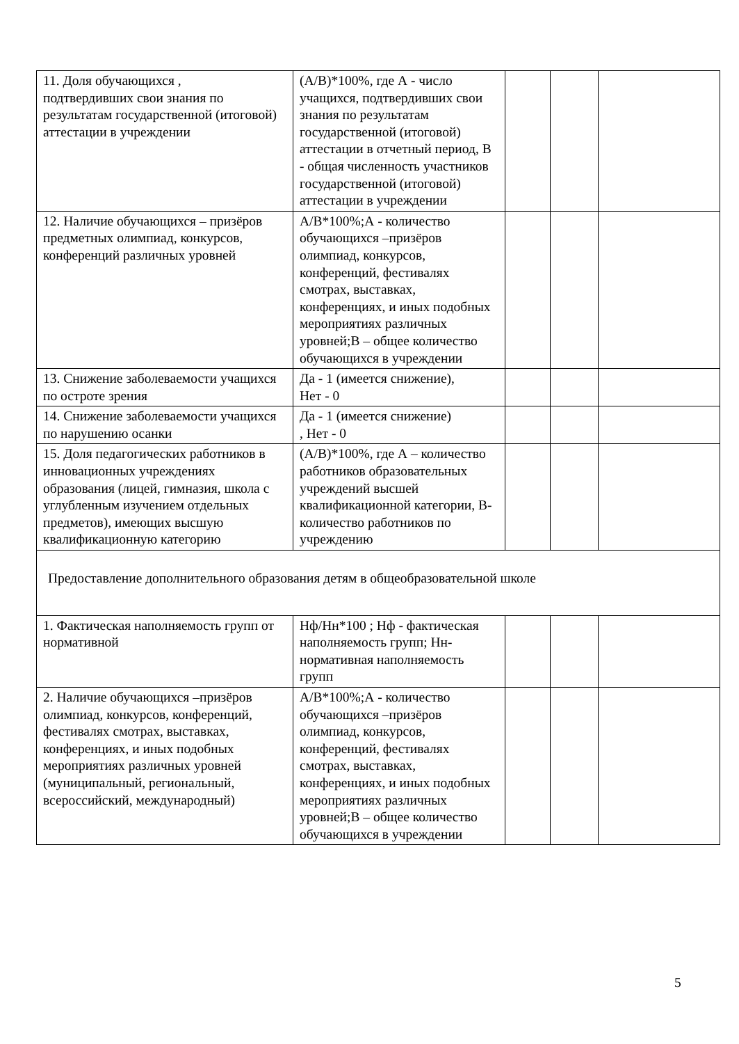| 11. Доля обучающихся , подтвердивших свои знания по результатам государственной (итоговой) аттестации в учреждении | (А/В)*100%, где А - число учащихся, подтвердивших свои знания по результатам государственной (итоговой) аттестации в отчетный период, В - общая численность участников государственной (итоговой) аттестации в учреждении | | | |
| 12. Наличие обучающихся – призёров предметных олимпиад, конкурсов, конференций различных уровней | А/В*100%;А - количество обучающихся –призёров олимпиад, конкурсов, конференций, фестивалях смотрах, выставках, конференциях, и иных подобных мероприятиях различных уровней;В – общее количество обучающихся в учреждении | | | |
| 13. Снижение заболеваемости учащихся по остроте зрения | Да - 1 (имеется снижение), Нет - 0 | | | |
| 14. Снижение заболеваемости учащихся по нарушению осанки | Да - 1 (имеется снижение) , Нет - 0 | | | |
| 15. Доля педагогических работников в инновационных учреждениях образования (лицей, гимназия, школа с углубленным изучением отдельных предметов), имеющих высшую квалификационную категорию | (А/В)*100%, где А – количество работников образовательных учреждений высшей квалификационной категории, В- количество работников по учреждению | | | |
| Предоставление дополнительного образования детям в общеобразовательной школе | | | | |
| 1. Фактическая наполняемость групп от нормативной | Нф/Нн*100 ; Нф - фактическая наполняемость групп; Нн- нормативная наполняемость групп | | | |
| 2. Наличие обучающихся –призёров олимпиад, конкурсов, конференций, фестивалях смотрах, выставках, конференциях, и иных подобных мероприятиях различных уровней (муниципальный, региональный, всероссийский, международный) | А/В*100%;А - количество обучающихся –призёров олимпиад, конкурсов, конференций, фестивалях смотрах, выставках, конференциях, и иных подобных мероприятиях различных уровней;В – общее количество обучающихся в учреждении | | | |
5